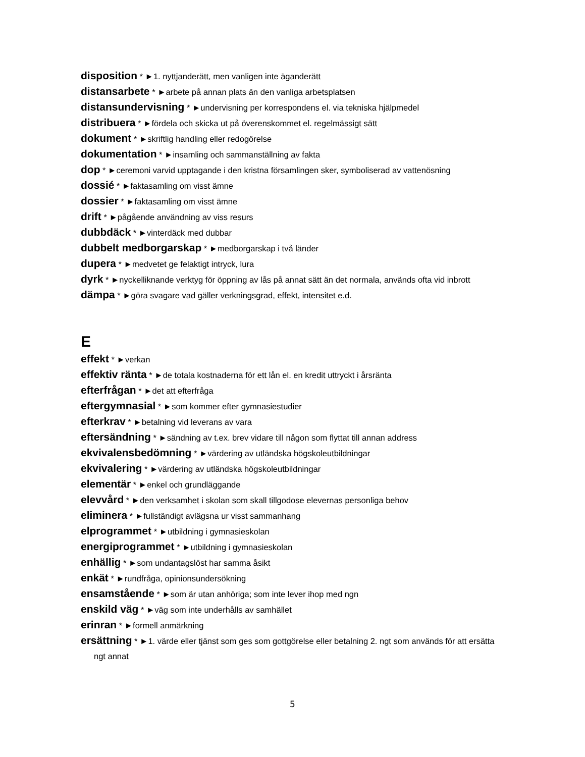disposition * ►1. nyttjanderätt, men vanligen inte äganderätt
distansarbete * ►arbete på annan plats än den vanliga arbetsplatsen
distansundervisning * ►undervisning per korrespondens el. via tekniska hjälpmedel
distribuera * ►fördela och skicka ut på överenskommet el. regelmässigt sätt
dokument * ►skriftlig handling eller redogörelse
dokumentation * ►insamling och sammanställning av fakta
dop * ►ceremoni varvid upptagande i den kristna församlingen sker, symboliserad av vattenösning
dossié * ►faktasamling om visst ämne
dossier * ►faktasamling om visst ämne
drift * ►pågående användning av viss resurs
dubbdäck * ►vinterdäck med dubbar
dubbelt medborgarskap * ►medborgarskap i två länder
dupera * ►medvetet ge felaktigt intryck, lura
dyrk * ►nyckelliknande verktyg för öppning av lås på annat sätt än det normala, används ofta vid inbrott
dämpa * ►göra svagare vad gäller verkningsgrad, effekt, intensitet e.d.
E
effekt * ►verkan
effektiv ränta * ►de totala kostnaderna för ett lån el. en kredit uttryckt i årsränta
efterfrågan * ►det att efterfråga
eftergymnasial * ►som kommer efter gymnasiestudier
efterkrav * ►betalning vid leverans av vara
eftersändning * ►sändning av t.ex. brev vidare till någon som flyttat till annan address
ekvivalensbedömning * ►värdering av utländska högskoleutbildningar
ekvivalering * ►värdering av utländska högskoleutbildningar
elementär * ►enkel och grundläggande
elevvård * ►den verksamhet i skolan som skall tillgodose elevernas personliga behov
eliminera * ►fullständigt avlägsna ur visst sammanhang
elprogrammet * ►utbildning i gymnasieskolan
energiprogrammet * ►utbildning i gymnasieskolan
enhällig * ►som undantagslöst har samma åsikt
enkät * ►rundfråga, opinionsundersökning
ensamstående * ►som är utan anhöriga; som inte lever ihop med ngn
enskild väg * ►väg som inte underhålls av samhället
erinran * ►formell anmärkning
ersättning * ►1. värde eller tjänst som ges som gottgörelse eller betalning 2. ngt som används för att ersätta ngt annat
5